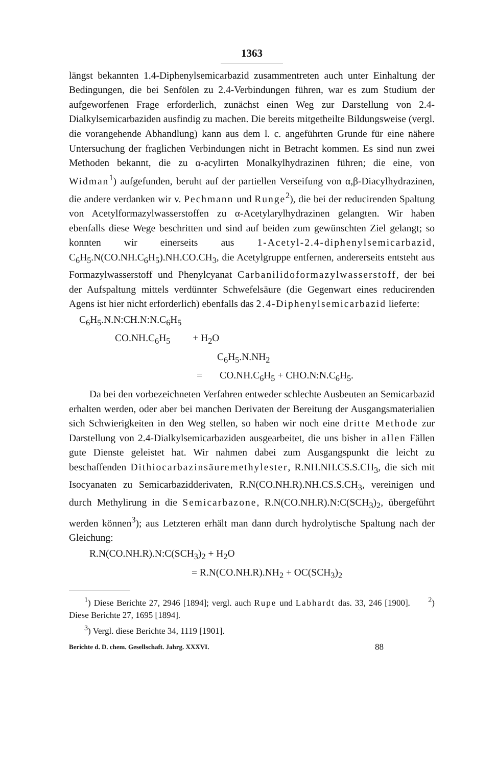1363
längst bekannten 1.4-Diphenylsemicarbazid zusammentreten auch unter Einhaltung der Bedingungen, die bei Senfölen zu 2.4-Verbindungen führen, war es zum Studium der aufgeworfenen Frage erforderlich, zunächst einen Weg zur Darstellung von 2.4-Dialkylsemicarbaziden ausfindig zu machen. Die bereits mitgetheilte Bildungsweise (vergl. die vorangehende Abhandlung) kann aus dem l. c. angeführten Grunde für eine nähere Untersuchung der fraglichen Verbindungen nicht in Betracht kommen. Es sind nun zwei Methoden bekannt, die zu α-acylirten Monalkylhydrazinen führen; die eine, von Widman<sup>1</sup>) aufgefunden, beruht auf der partiellen Verseifung von α,β-Diacylhydrazinen, die andere verdanken wir v. Pechmann und Runge<sup>2</sup>), die bei der reducirenden Spaltung von Acetylformazylwasserstoffen zu α-Acetylarylhydrazinen gelangten. Wir haben ebenfalls diese Wege beschritten und sind auf beiden zum gewünschten Ziel gelangt; so konnten wir einerseits aus 1-Acetyl-2.4-diphenylsemicarbazid, C<sub>6</sub>H<sub>5</sub>.N(CO.NH.C<sub>6</sub>H<sub>5</sub>).NH.CO.CH<sub>3</sub>, die Acetylgruppe entfernen, andererseits entsteht aus Formazylwasserstoff und Phenylcyanat Carbanilidoformazylwasserstoff, der bei der Aufspaltung mittels verdünnter Schwefelsäure (die Gegenwart eines reducirenden Agens ist hier nicht erforderlich) ebenfalls das 2.4-Diphenylsemicarbazid lieferte:
C<sub>6</sub>H<sub>5</sub>.N.N:CH.N:N.C<sub>6</sub>H<sub>5</sub>
CO.NH.C<sub>6</sub>H<sub>5</sub> + H<sub>2</sub>O
C<sub>6</sub>H<sub>5</sub>.N.NH<sub>2</sub>
= CO.NH.C<sub>6</sub>H<sub>5</sub> + CHO.N:N.C<sub>6</sub>H<sub>5</sub>.
Da bei den vorbezeichneten Verfahren entweder schlechte Ausbeuten an Semicarbazid erhalten werden, oder aber bei manchen Derivaten der Bereitung der Ausgangsmaterialien sich Schwierigkeiten in den Weg stellen, so haben wir noch eine dritte Methode zur Darstellung von 2.4-Dialkylsemicarbaziden ausgearbeitet, die uns bisher in allen Fällen gute Dienste geleistet hat. Wir nahmen dabei zum Ausgangspunkt die leicht zu beschaffenden Dithiocarbazinsäuremethylester, R.NH.NH.CS.S.CH<sub>3</sub>, die sich mit Isocyanaten zu Semicarbazidderivaten, R.N(CO.NH.R).NH.CS.S.CH<sub>3</sub>, vereinigen und durch Methylirung in die Semicarbazone, R.N(CO.NH.R).N:C(SCH<sub>3</sub>)<sub>2</sub>, übergeführt werden können<sup>3</sup>); aus Letzteren erhält man dann durch hydrolytische Spaltung nach der Gleichung:
R.N(CO.NH.R).N:C(SCH<sub>3</sub>)<sub>2</sub> + H<sub>2</sub>O
= R.N(CO.NH.R).NH<sub>2</sub> + OC(SCH<sub>3</sub>)<sub>2</sub>
<sup>1</sup>) Diese Berichte 27, 2946 [1894]; vergl. auch Rupe und Labhardt das. 33, 246 [1900]. <sup>2</sup>) Diese Berichte 27, 1695 [1894].
<sup>3</sup>) Vergl. diese Berichte 34, 1119 [1901].
Berichte d. D. chem. Gesellschaft. Jahrg. XXXVI. 88